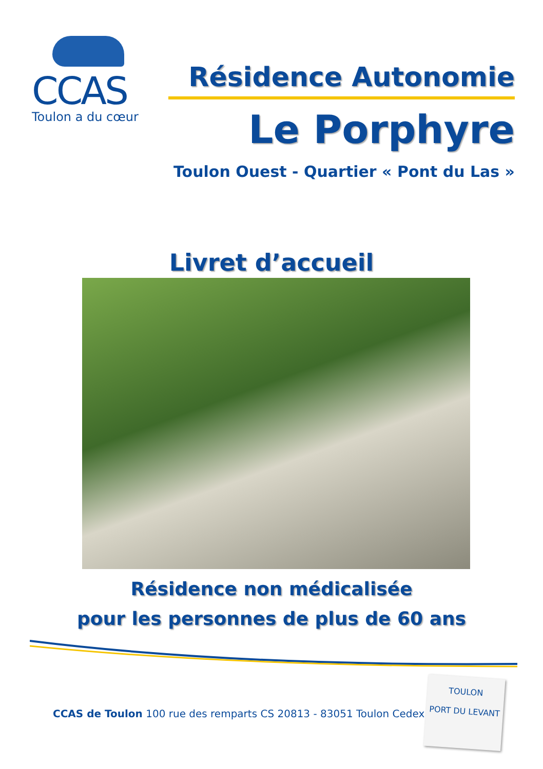CCAS
Toulon a du cœur
Résidence Autonomie
Le Porphyre
Toulon Ouest - Quartier « Pont du Las »
Livret d’accueil
Résidence non médicalisée
pour les personnes de plus de 60 ans
CCAS de Toulon 100 rue des remparts CS 20813 - 83051 Toulon Cedex
TOULON
PORT DU LEVANT